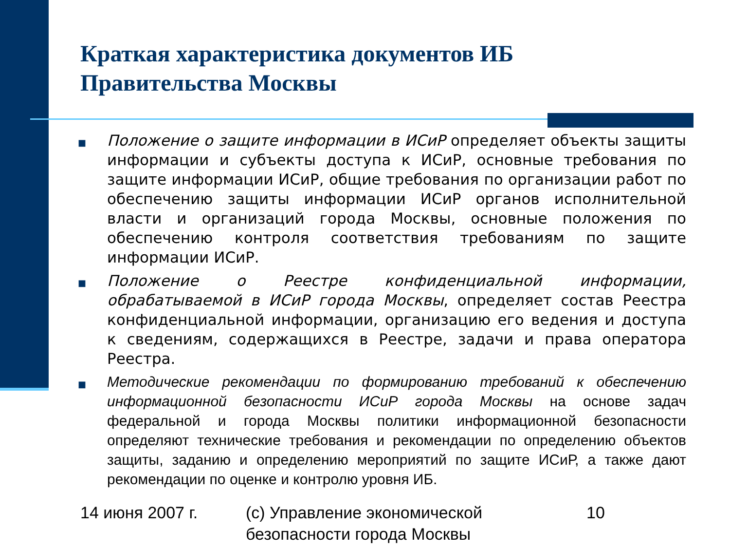Краткая характеристика документов ИБ
Правительства Москвы
■
Положение о защите информации в ИСиР определяет объекты защиты информации и субъекты доступа к ИСиР, основные требования по защите информации ИСиР, общие требования по организации работ по обеспечению защиты информации ИСиР органов исполнительной власти и организаций города Москвы, основные положения по обеспечению контроля соответствия требованиям по защите информации ИСиР.
■
Положение о Реестре конфиденциальной информации, обрабатываемой в ИСиР города Москвы, определяет состав Реестра конфиденциальной информации, организацию его ведения и доступа к сведениям, содержащихся в Реестре, задачи и права оператора Реестра.
■
Методические рекомендации по формированию требований к обеспечению информационной безопасности ИСиР города Москвы на основе задач федеральной и города Москвы политики информационной безопасности определяют технические требования и рекомендации по определению объектов защиты, заданию и определению мероприятий по защите ИСиР, а также дают рекомендации по оценке и контролю уровня ИБ.
14 июня 2007 г. (с) Управление экономической безопасности города Москвы
10